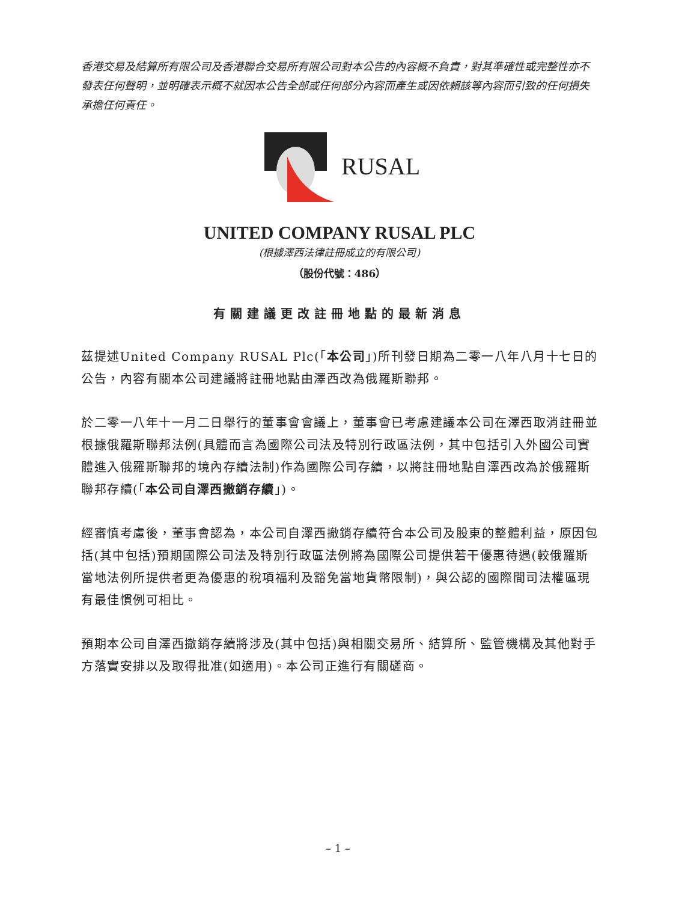香港交易及結算所有限公司及香港聯合交易所有限公司對本公告的內容概不負責，對其準確性或完整性亦不發表任何聲明，並明確表示概不就因本公告全部或任何部分內容而產生或因依賴該等內容而引致的任何損失承擔任何責任。
RUSAL
UNITED COMPANY RUSAL PLC
(根據澤西法律註冊成立的有限公司)
（股份代號：486）
有關建議更改註冊地點的最新消息
茲提述United Company RUSAL Plc(「本公司」)所刊發日期為二零一八年八月十七日的公告，內容有關本公司建議將註冊地點由澤西改為俄羅斯聯邦。
於二零一八年十一月二日舉行的董事會會議上，董事會已考慮建議本公司在澤西取消註冊並根據俄羅斯聯邦法例(具體而言為國際公司法及特別行政區法例，其中包括引入外國公司實體進入俄羅斯聯邦的境內存續法制)作為國際公司存續，以將註冊地點自澤西改為於俄羅斯聯邦存續(「本公司自澤西撤銷存續」)。
經審慎考慮後，董事會認為，本公司自澤西撤銷存續符合本公司及股東的整體利益，原因包括(其中包括)預期國際公司法及特別行政區法例將為國際公司提供若干優惠待遇(較俄羅斯當地法例所提供者更為優惠的稅項福利及豁免當地貨幣限制)，與公認的國際間司法權區現有最佳慣例可相比。
預期本公司自澤西撤銷存續將涉及(其中包括)與相關交易所、結算所、監管機構及其他對手方落實安排以及取得批准(如適用)。本公司正進行有關磋商。
– 1 –